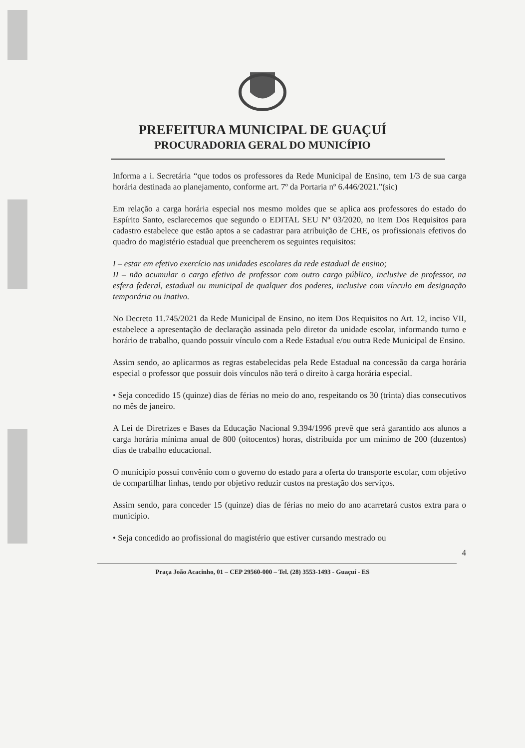PREFEITURA MUNICIPAL DE GUAÇUÍ
PROCURADORIA GERAL DO MUNICÍPIO
Informa a i. Secretária “que todos os professores da Rede Municipal de Ensino, tem 1/3 de sua carga horária destinada ao planejamento, conforme art. 7º da Portaria nº 6.446/2021.”(sic)
Em relação a carga horária especial nos mesmo moldes que se aplica aos professores do estado do Espírito Santo, esclarecemos que segundo o EDITAL SEU Nº 03/2020, no item Dos Requisitos para cadastro estabelece que estão aptos a se cadastrar para atribuição de CHE, os profissionais efetivos do quadro do magistério estadual que preencherem os seguintes requisitos:
I – estar em efetivo exercício nas unidades escolares da rede estadual de ensino;
II – não acumular o cargo efetivo de professor com outro cargo público, inclusive de professor, na esfera federal, estadual ou municipal de qualquer dos poderes, inclusive com vínculo em designação temporária ou inativo.
No Decreto 11.745/2021 da Rede Municipal de Ensino, no item Dos Requisitos no Art. 12, inciso VII, estabelece a apresentação de declaração assinada pelo diretor da unidade escolar, informando turno e horário de trabalho, quando possuir vínculo com a Rede Estadual e/ou outra Rede Municipal de Ensino.
Assim sendo, ao aplicarmos as regras estabelecidas pela Rede Estadual na concessão da carga horária especial o professor que possuir dois vínculos não terá o direito à carga horária especial.
• Seja concedido 15 (quinze) dias de férias no meio do ano, respeitando os 30 (trinta) dias consecutivos no mês de janeiro.
A Lei de Diretrizes e Bases da Educação Nacional 9.394/1996 prevê que será garantido aos alunos a carga horária mínima anual de 800 (oitocentos) horas, distribuída por um mínimo de 200 (duzentos) dias de trabalho educacional.
O município possui convênio com o governo do estado para a oferta do transporte escolar, com objetivo de compartilhar linhas, tendo por objetivo reduzir custos na prestação dos serviços.
Assim sendo, para conceder 15 (quinze) dias de férias no meio do ano acarretará custos extra para o município.
• Seja concedido ao profissional do magistério que estiver cursando mestrado ou
4
Praça João Acacinho, 01 – CEP 29560-000 – Tel. (28) 3553-1493 - Guaçuí - ES